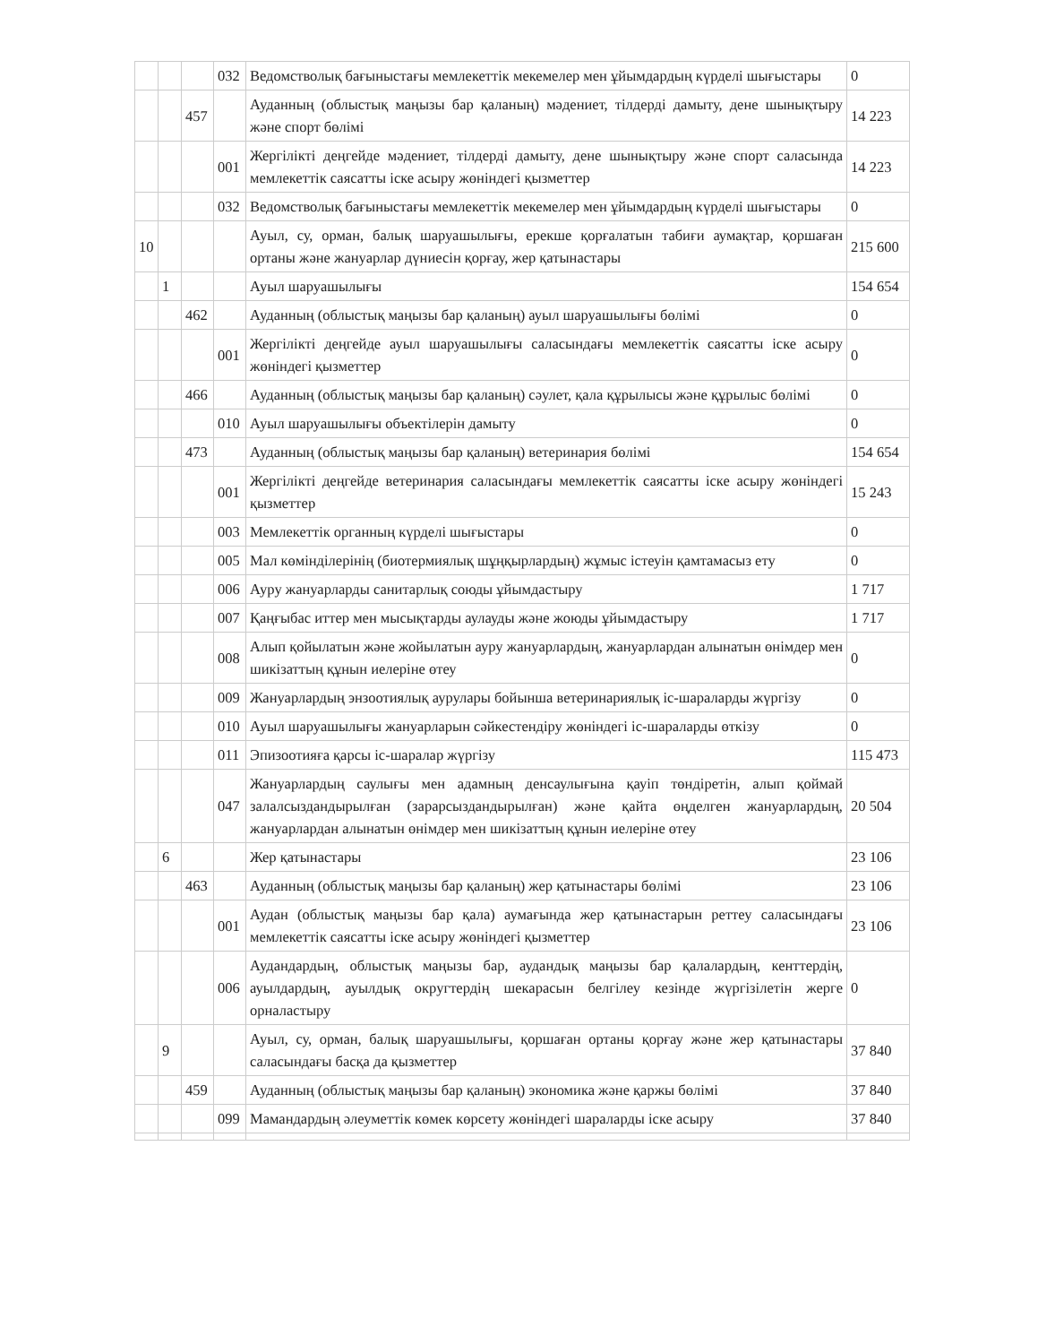| | | | 032 | Ведомстволық бағыныстағы мемлекеттік мекемелер мен ұйымдардың күрделі шығыстары | 0 |
| | | 457 | | Ауданның (облыстық маңызы бар қаланың) мәдениет, тілдерді дамыту, дене шынықтыру және спорт бөлімі | 14 223 |
| | | | 001 | Жергілікті деңгейде мәдениет, тілдерді дамыту, дене шынықтыру және спорт саласында мемлекеттік саясатты іске асыру жөніндегі қызметтер | 14 223 |
| | | | 032 | Ведомстволық бағыныстағы мемлекеттік мекемелер мен ұйымдардың күрделі шығыстары | 0 |
| 10 | | | | Ауыл, су, орман, балық шаруашылығы, ерекше қорғалатын табиғи аумақтар, қоршаған ортаны және жануарлар дүниесін қорғау, жер қатынастары | 215 600 |
| | 1 | | | Ауыл шаруашылығы | 154 654 |
| | | 462 | | Ауданның (облыстық маңызы бар қаланың) ауыл шаруашылығы бөлімі | 0 |
| | | | 001 | Жергілікті деңгейде ауыл шаруашылығы саласындағы мемлекеттік саясатты іске асыру жөніндегі қызметтер | 0 |
| | | 466 | | Ауданның (облыстық маңызы бар қаланың) сәулет, қала құрылысы және құрылыс бөлімі | 0 |
| | | | 010 | Ауыл шаруашылығы объектілерін дамыту | 0 |
| | | 473 | | Ауданның (облыстық маңызы бар қаланың) ветеринария бөлімі | 154 654 |
| | | | 001 | Жергілікті деңгейде ветеринария саласындағы мемлекеттік саясатты іске асыру жөніндегі қызметтер | 15 243 |
| | | | 003 | Мемлекеттік органның күрделі шығыстары | 0 |
| | | | 005 | Мал көмінділерінің (биотермиялық шұңқырлардың) жұмыс істеуін қамтамасыз ету | 0 |
| | | | 006 | Ауру жануарларды санитарлық союды ұйымдастыру | 1 717 |
| | | | 007 | Қаңғыбас иттер мен мысықтарды аулауды және жоюды ұйымдастыру | 1 717 |
| | | | 008 | Алып қойылатын және жойылатын ауру жануарлардың, жануарлардан алынатын өнімдер мен шикізаттың құнын иелеріне өтеу | 0 |
| | | | 009 | Жануарлардың энзоотиялық аурулары бойынша ветеринариялық іс-шараларды жүргізу | 0 |
| | | | 010 | Ауыл шаруашылығы жануарларын сәйкестендіру жөніндегі іс-шараларды өткізу | 0 |
| | | | 011 | Эпизоотияға қарсы іс-шаралар жүргізу | 115 473 |
| | | | 047 | Жануарлардың саулығы мен адамның денсаулығына қауіп төндіретін, алып қоймай залалсыздандырылған (зарарсыздандырылған) және қайта өңделген жануарлардың, жануарлардан алынатын өнімдер мен шикізаттың құнын иелеріне өтеу | 20 504 |
| | 6 | | | Жер қатынастары | 23 106 |
| | | 463 | | Ауданның (облыстық маңызы бар қаланың) жер қатынастары бөлімі | 23 106 |
| | | | 001 | Аудан (облыстық маңызы бар қала) аумағында жер қатынастарын реттеу саласындағы мемлекеттік саясатты іске асыру жөніндегі қызметтер | 23 106 |
| | | | 006 | Аудандардың, облыстық маңызы бар, аудандық маңызы бар қалалардың, кенттердің, ауылдардың, ауылдық округтердің шекарасын белгілеу кезінде жүргізілетін жерге орналастыру | 0 |
| | 9 | | | Ауыл, су, орман, балық шаруашылығы, қоршаған ортаны қорғау және жер қатынастары саласындағы басқа да қызметтер | 37 840 |
| | | 459 | | Ауданның (облыстық маңызы бар қаланың) экономика және қаржы бөлімі | 37 840 |
| | | | 099 | Мамандардың әлеуметтік көмек көрсету жөніндегі шараларды іске асыру | 37 840 |